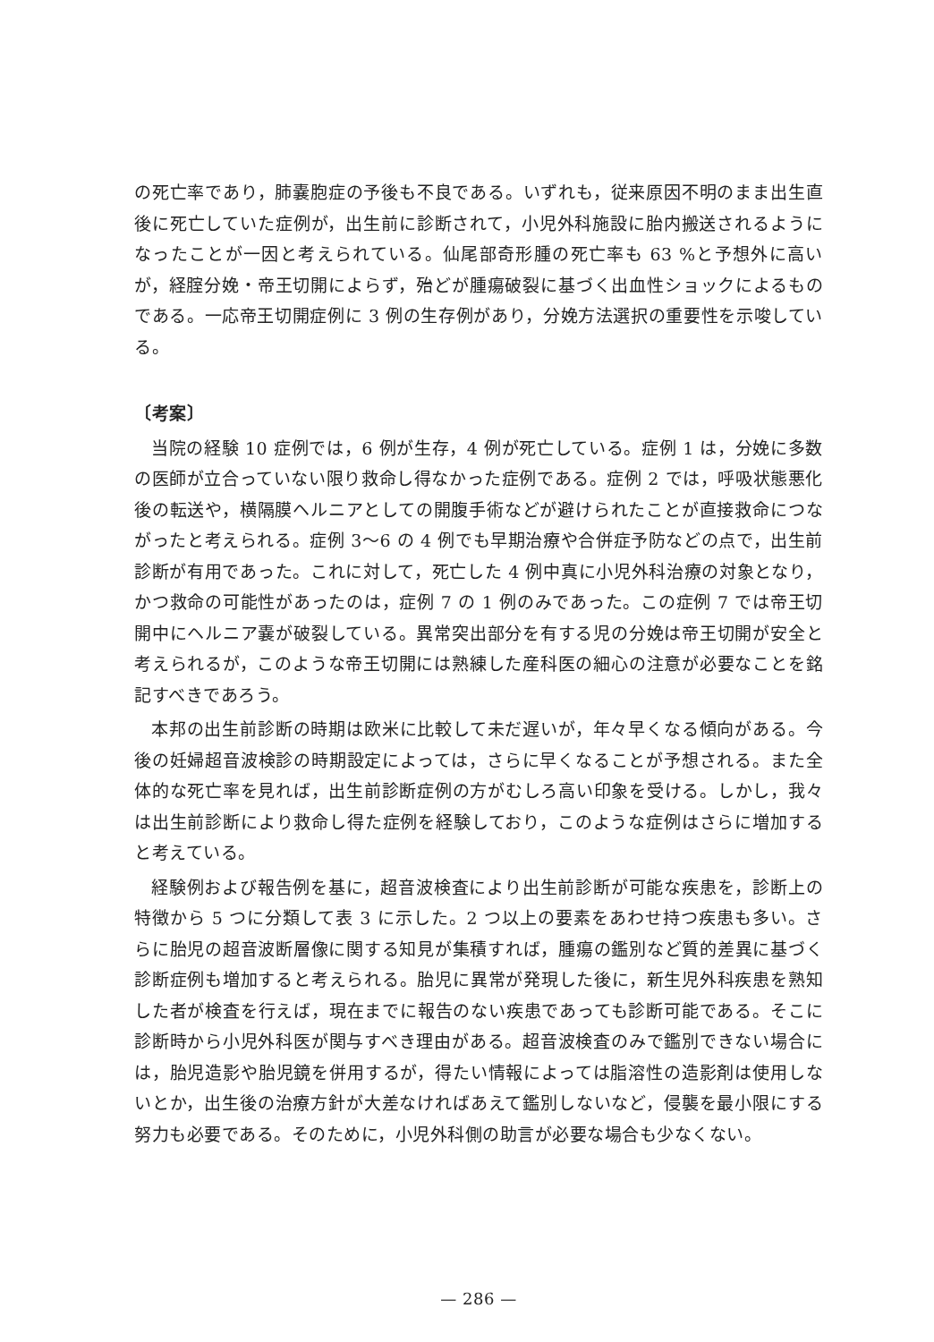の死亡率であり，肺嚢胞症の予後も不良である。いずれも，従来原因不明のまま出生直後に死亡していた症例が，出生前に診断されて，小児外科施設に胎内搬送されるようになったことが一因と考えられている。仙尾部奇形腫の死亡率も 63 %と予想外に高いが，経腟分娩・帝王切開によらず，殆どが腫瘍破裂に基づく出血性ショックによるものである。一応帝王切開症例に 3 例の生存例があり，分娩方法選択の重要性を示唆している。
〔考案〕
当院の経験 10 症例では，6 例が生存，4 例が死亡している。症例 1 は，分娩に多数の医師が立合っていない限り救命し得なかった症例である。症例 2 では，呼吸状態悪化後の転送や，横隔膜ヘルニアとしての開腹手術などが避けられたことが直接救命につながったと考えられる。症例 3〜6 の 4 例でも早期治療や合併症予防などの点で，出生前診断が有用であった。これに対して，死亡した 4 例中真に小児外科治療の対象となり，かつ救命の可能性があったのは，症例 7 の 1 例のみであった。この症例 7 では帝王切開中にヘルニア嚢が破裂している。異常突出部分を有する児の分娩は帝王切開が安全と考えられるが，このような帝王切開には熟練した産科医の細心の注意が必要なことを銘記すべきであろう。
本邦の出生前診断の時期は欧米に比較して未だ遅いが，年々早くなる傾向がある。今後の妊婦超音波検診の時期設定によっては，さらに早くなることが予想される。また全体的な死亡率を見れば，出生前診断症例の方がむしろ高い印象を受ける。しかし，我々は出生前診断により救命し得た症例を経験しており，このような症例はさらに増加すると考えている。
経験例および報告例を基に，超音波検査により出生前診断が可能な疾患を，診断上の特徴から 5 つに分類して表 3 に示した。2 つ以上の要素をあわせ持つ疾患も多い。さらに胎児の超音波断層像に関する知見が集積すれば，腫瘍の鑑別など質的差異に基づく診断症例も増加すると考えられる。胎児に異常が発現した後に，新生児外科疾患を熟知した者が検査を行えば，現在までに報告のない疾患であっても診断可能である。そこに診断時から小児外科医が関与すべき理由がある。超音波検査のみで鑑別できない場合には，胎児造影や胎児鏡を併用するが，得たい情報によっては脂溶性の造影剤は使用しないとか，出生後の治療方針が大差なければあえて鑑別しないなど，侵襲を最小限にする努力も必要である。そのために，小児外科側の助言が必要な場合も少なくない。
— 286 —